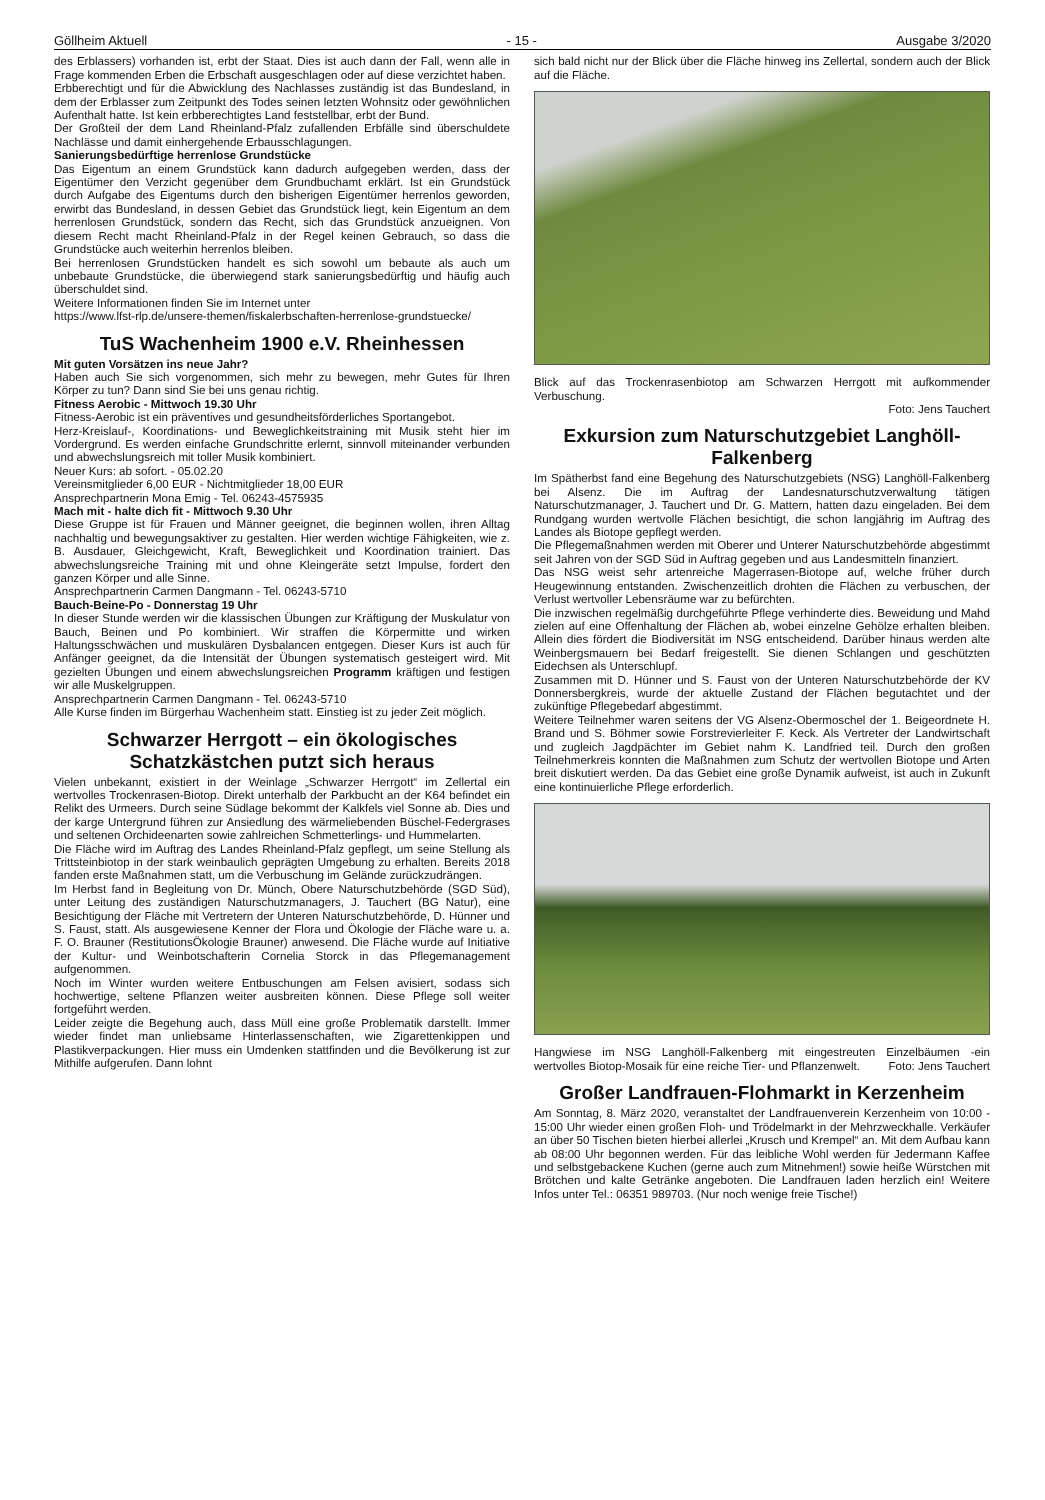Göllheim Aktuell - 15 - Ausgabe 3/2020
des Erblassers) vorhanden ist, erbt der Staat. Dies ist auch dann der Fall, wenn alle in Frage kommenden Erben die Erbschaft ausgeschlagen oder auf diese verzichtet haben.
Erbberechtigt und für die Abwicklung des Nachlasses zuständig ist das Bundesland, in dem der Erblasser zum Zeitpunkt des Todes seinen letzten Wohnsitz oder gewöhnlichen Aufenthalt hatte. Ist kein erbberechtigtes Land feststellbar, erbt der Bund.
Der Großteil der dem Land Rheinland-Pfalz zufallenden Erbfälle sind überschuldete Nachlässe und damit einhergehende Erbausschlagungen.
Sanierungsbedürftige herrenlose Grundstücke
Das Eigentum an einem Grundstück kann dadurch aufgegeben werden, dass der Eigentümer den Verzicht gegenüber dem Grundbuchamt erklärt. Ist ein Grundstück durch Aufgabe des Eigentums durch den bisherigen Eigentümer herrenlos geworden, erwirbt das Bundesland, in dessen Gebiet das Grundstück liegt, kein Eigentum an dem herrenlosen Grundstück, sondern das Recht, sich das Grundstück anzueignen. Von diesem Recht macht Rheinland-Pfalz in der Regel keinen Gebrauch, so dass die Grundstücke auch weiterhin herrenlos bleiben.
Bei herrenlosen Grundstücken handelt es sich sowohl um bebaute als auch um unbebaute Grundstücke, die überwiegend stark sanierungsbedürftig und häufig auch überschuldet sind.
Weitere Informationen finden Sie im Internet unter
https://www.lfst-rlp.de/unsere-themen/fiskalerbschaften-herrenlose-grundstuecke/
TuS Wachenheim 1900 e.V. Rheinhessen
Mit guten Vorsätzen ins neue Jahr?
Haben auch Sie sich vorgenommen, sich mehr zu bewegen, mehr Gutes für Ihren Körper zu tun? Dann sind Sie bei uns genau richtig.
Fitness Aerobic - Mittwoch 19.30 Uhr
Fitness-Aerobic ist ein präventives und gesundheitsförderliches Sportangebot.
Herz-Kreislauf-, Koordinations- und Beweglichkeitstraining mit Musik steht hier im Vordergrund. Es werden einfache Grundschritte erlernt, sinnvoll miteinander verbunden und abwechslungsreich mit toller Musik kombiniert.
Neuer Kurs: ab sofort. - 05.02.20
Vereinsmitglieder 6,00 EUR - Nichtmitglieder 18,00 EUR
Ansprechpartnerin Mona Emig - Tel. 06243-4575935
Mach mit - halte dich fit - Mittwoch 9.30 Uhr
Diese Gruppe ist für Frauen und Männer geeignet, die beginnen wollen, ihren Alltag nachhaltig und bewegungsaktiver zu gestalten. Hier werden wichtige Fähigkeiten, wie z. B. Ausdauer, Gleichgewicht, Kraft, Beweglichkeit und Koordination trainiert. Das abwechslungsreiche Training mit und ohne Kleingeräte setzt Impulse, fordert den ganzen Körper und alle Sinne.
Ansprechpartnerin Carmen Dangmann - Tel. 06243-5710
Bauch-Beine-Po - Donnerstag 19 Uhr
In dieser Stunde werden wir die klassischen Übungen zur Kräftigung der Muskulatur von Bauch, Beinen und Po kombiniert. Wir straffen die Körpermitte und wirken Haltungsschwächen und muskulären Dysbalancen entgegen. Dieser Kurs ist auch für Anfänger geeignet, da die Intensität der Übungen systematisch gesteigert wird. Mit gezielten Übungen und einem abwechslungsreichen Programm kräftigen und festigen wir alle Muskelgruppen.
Ansprechpartnerin Carmen Dangmann - Tel. 06243-5710
Alle Kurse finden im Bürgerhau Wachenheim statt. Einstieg ist zu jeder Zeit möglich.
Schwarzer Herrgott – ein ökologisches Schatzkästchen putzt sich heraus
Vielen unbekannt, existiert in der Weinlage „Schwarzer Herrgott“ im Zellertal ein wertvolles Trockenrasen-Biotop. Direkt unterhalb der Parkbucht an der K64 befindet ein Relikt des Urmeers. Durch seine Südlage bekommt der Kalkfels viel Sonne ab. Dies und der karge Untergrund führen zur Ansiedlung des wärmeliebenden Büschel-Federgrases und seltenen Orchideenarten sowie zahlreichen Schmetterlings- und Hummelarten.
Die Fläche wird im Auftrag des Landes Rheinland-Pfalz gepflegt, um seine Stellung als Trittsteinbiotop in der stark weinbaulich geprägten Umgebung zu erhalten. Bereits 2018 fanden erste Maßnahmen statt, um die Verbuschung im Gelände zurückzudrängen.
Im Herbst fand in Begleitung von Dr. Münch, Obere Naturschutzbehörde (SGD Süd), unter Leitung des zuständigen Naturschutzmanagers, J. Tauchert (BG Natur), eine Besichtigung der Fläche mit Vertretern der Unteren Naturschutzbehörde, D. Hünner und S. Faust, statt. Als ausgewiesene Kenner der Flora und Ökologie der Fläche ware u. a. F. O. Brauner (RestitutionsÖkologie Brauner) anwesend. Die Fläche wurde auf Initiative der Kultur- und Weinbotschafterin Cornelia Storck in das Pflegemanagement aufgenommen.
Noch im Winter wurden weitere Entbuschungen am Felsen avisiert, sodass sich hochwertige, seltene Pflanzen weiter ausbreiten können. Diese Pflege soll weiter fortgeführt werden.
Leider zeigte die Begehung auch, dass Müll eine große Problematik darstellt. Immer wieder findet man unliebsame Hinterlassenschaften, wie Zigarettenkippen und Plastikverpackungen. Hier muss ein Umdenken stattfinden und die Bevölkerung ist zur Mithilfe aufgerufen. Dann lohnt
sich bald nicht nur der Blick über die Fläche hinweg ins Zellertal, sondern auch der Blick auf die Fläche.
Blick auf das Trockenrasenbiotop am Schwarzen Herrgott mit aufkommender Verbuschung.
Foto: Jens Tauchert
Exkursion zum Naturschutzgebiet Langhöll-Falkenberg
Im Spätherbst fand eine Begehung des Naturschutzgebiets (NSG) Langhöll-Falkenberg bei Alsenz. Die im Auftrag der Landesnaturschutzverwaltung tätigen Naturschutzmanager, J. Tauchert und Dr. G. Mattern, hatten dazu eingeladen. Bei dem Rundgang wurden wertvolle Flächen besichtigt, die schon langjährig im Auftrag des Landes als Biotope gepflegt werden.
Die Pflegemaßnahmen werden mit Oberer und Unterer Naturschutzbehörde abgestimmt seit Jahren von der SGD Süd in Auftrag gegeben und aus Landesmitteln finanziert.
Das NSG weist sehr artenreiche Magerrasen-Biotope auf, welche früher durch Heugewinnung entstanden. Zwischenzeitlich drohten die Flächen zu verbuschen, der Verlust wertvoller Lebensräume war zu befürchten.
Die inzwischen regelmäßig durchgeführte Pflege verhinderte dies. Beweidung und Mahd zielen auf eine Offenhaltung der Flächen ab, wobei einzelne Gehölze erhalten bleiben. Allein dies fördert die Biodiversität im NSG entscheidend. Darüber hinaus werden alte Weinbergsmauern bei Bedarf freigestellt. Sie dienen Schlangen und geschützten Eidechsen als Unterschlupf.
Zusammen mit D. Hünner und S. Faust von der Unteren Naturschutzbehörde der KV Donnersbergkreis, wurde der aktuelle Zustand der Flächen begutachtet und der zukünftige Pflegebedarf abgestimmt.
Weitere Teilnehmer waren seitens der VG Alsenz-Obermoschel der 1. Beigeordnete H. Brand und S. Böhmer sowie Forstrevierleiter F. Keck. Als Vertreter der Landwirtschaft und zugleich Jagdpächter im Gebiet nahm K. Landfried teil. Durch den großen Teilnehmerkreis konnten die Maßnahmen zum Schutz der wertvollen Biotope und Arten breit diskutiert werden. Da das Gebiet eine große Dynamik aufweist, ist auch in Zukunft eine kontinuierliche Pflege erforderlich.
Hangwiese im NSG Langhöll-Falkenberg mit eingestreuten Einzelbäumen -ein wertvolles Biotop-Mosaik für eine reiche Tier- und Pflanzenwelt.
Foto: Jens Tauchert
Großer Landfrauen-Flohmarkt in Kerzenheim
Am Sonntag, 8. März 2020, veranstaltet der Landfrauenverein Kerzenheim von 10:00 - 15:00 Uhr wieder einen großen Floh- und Trödelmarkt in der Mehrzweckhalle. Verkäufer an über 50 Tischen bieten hierbei allerlei „Krusch und Krempel“ an. Mit dem Aufbau kann ab 08:00 Uhr begonnen werden. Für das leibliche Wohl werden für Jedermann Kaffee und selbstgebackene Kuchen (gerne auch zum Mitnehmen!) sowie heiße Würstchen mit Brötchen und kalte Getränke angeboten. Die Landfrauen laden herzlich ein! Weitere Infos unter Tel.: 06351 989703. (Nur noch wenige freie Tische!)